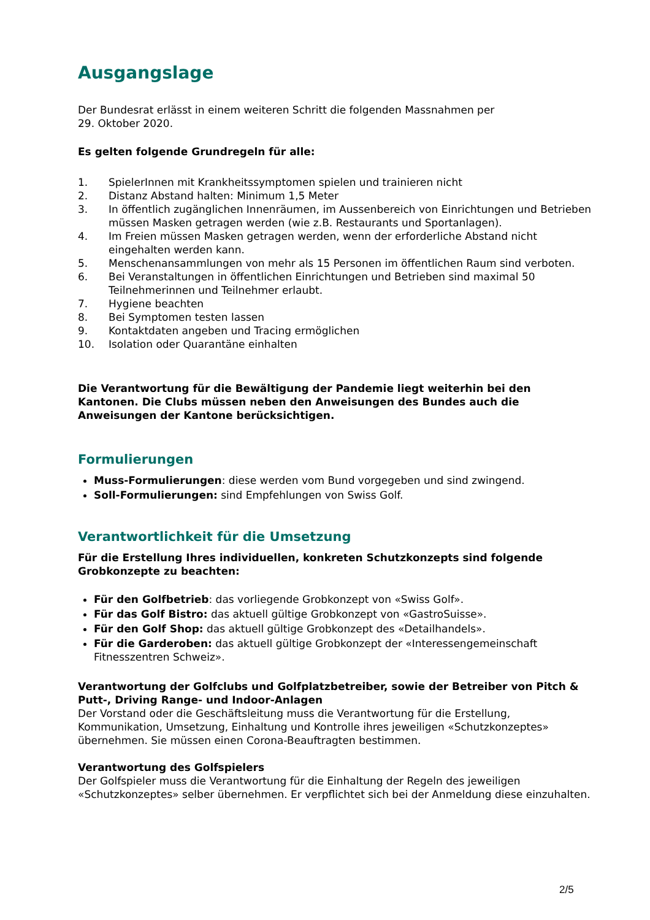Ausgangslage
Der Bundesrat erlässt in einem weiteren Schritt die folgenden Massnahmen per
29. Oktober 2020.
Es gelten folgende Grundregeln für alle:
1. SpielerInnen mit Krankheitssymptomen spielen und trainieren nicht
2. Distanz Abstand halten: Minimum 1,5 Meter
3. In öffentlich zugänglichen Innenräumen, im Aussenbereich von Einrichtungen und Betrieben müssen Masken getragen werden (wie z.B. Restaurants und Sportanlagen).
4. Im Freien müssen Masken getragen werden, wenn der erforderliche Abstand nicht eingehalten werden kann.
5. Menschenansammlungen von mehr als 15 Personen im öffentlichen Raum sind verboten.
6. Bei Veranstaltungen in öffentlichen Einrichtungen und Betrieben sind maximal 50 Teilnehmerinnen und Teilnehmer erlaubt.
7. Hygiene beachten
8. Bei Symptomen testen lassen
9. Kontaktdaten angeben und Tracing ermöglichen
10. Isolation oder Quarantäne einhalten
Die Verantwortung für die Bewältigung der Pandemie liegt weiterhin bei den Kantonen. Die Clubs müssen neben den Anweisungen des Bundes auch die Anweisungen der Kantone berücksichtigen.
Formulierungen
Muss-Formulierungen: diese werden vom Bund vorgegeben und sind zwingend.
Soll-Formulierungen: sind Empfehlungen von Swiss Golf.
Verantwortlichkeit für die Umsetzung
Für die Erstellung Ihres individuellen, konkreten Schutzkonzepts sind folgende Grobkonzepte zu beachten:
Für den Golfbetrieb: das vorliegende Grobkonzept von «Swiss Golf».
Für das Golf Bistro: das aktuell gültige Grobkonzept von «GastroSuisse».
Für den Golf Shop: das aktuell gültige Grobkonzept des «Detailhandels».
Für die Garderoben: das aktuell gültige Grobkonzept der «Interessengemeinschaft Fitnesszentren Schweiz».
Verantwortung der Golfclubs und Golfplatzbetreiber, sowie der Betreiber von Pitch & Putt-, Driving Range- und Indoor-Anlagen
Der Vorstand oder die Geschäftsleitung muss die Verantwortung für die Erstellung, Kommunikation, Umsetzung, Einhaltung und Kontrolle ihres jeweiligen «Schutzkonzeptes» übernehmen. Sie müssen einen Corona-Beauftragten bestimmen.
Verantwortung des Golfspielers
Der Golfspieler muss die Verantwortung für die Einhaltung der Regeln des jeweiligen «Schutzkonzeptes» selber übernehmen. Er verpflichtet sich bei der Anmeldung diese einzuhalten.
2/5